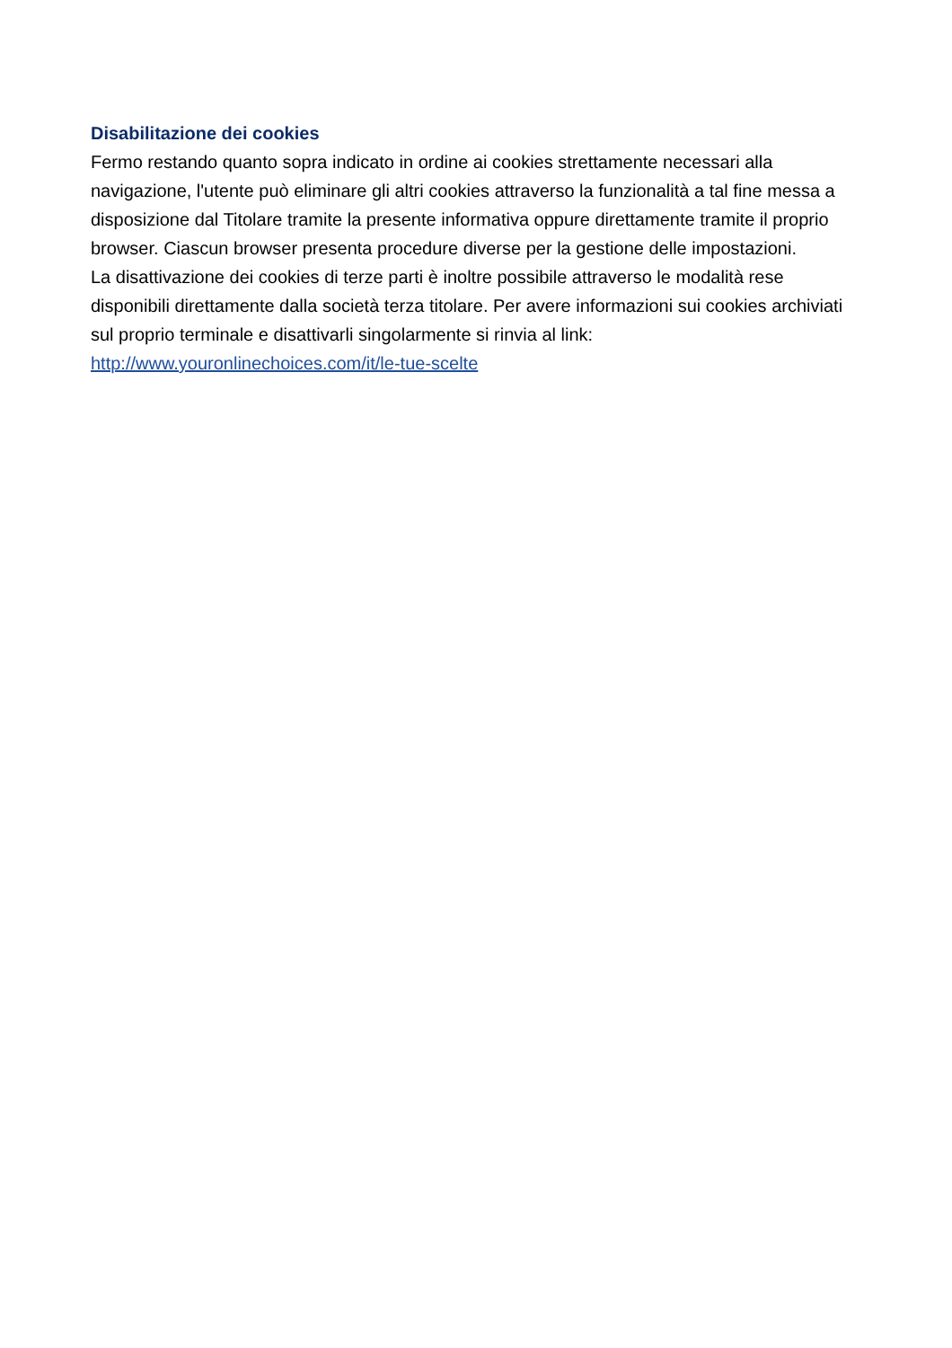Disabilitazione dei cookies
Fermo restando quanto sopra indicato in ordine ai cookies strettamente necessari alla navigazione, l'utente può eliminare gli altri cookies attraverso la funzionalità a tal fine messa a disposizione dal Titolare tramite la presente informativa oppure direttamente tramite il proprio browser. Ciascun browser presenta procedure diverse per la gestione delle impostazioni.
La disattivazione dei cookies di terze parti è inoltre possibile attraverso le modalità rese disponibili direttamente dalla società terza titolare. Per avere informazioni sui cookies archiviati sul proprio terminale e disattivarli singolarmente si rinvia al link:
http://www.youronlinechoices.com/it/le-tue-scelte